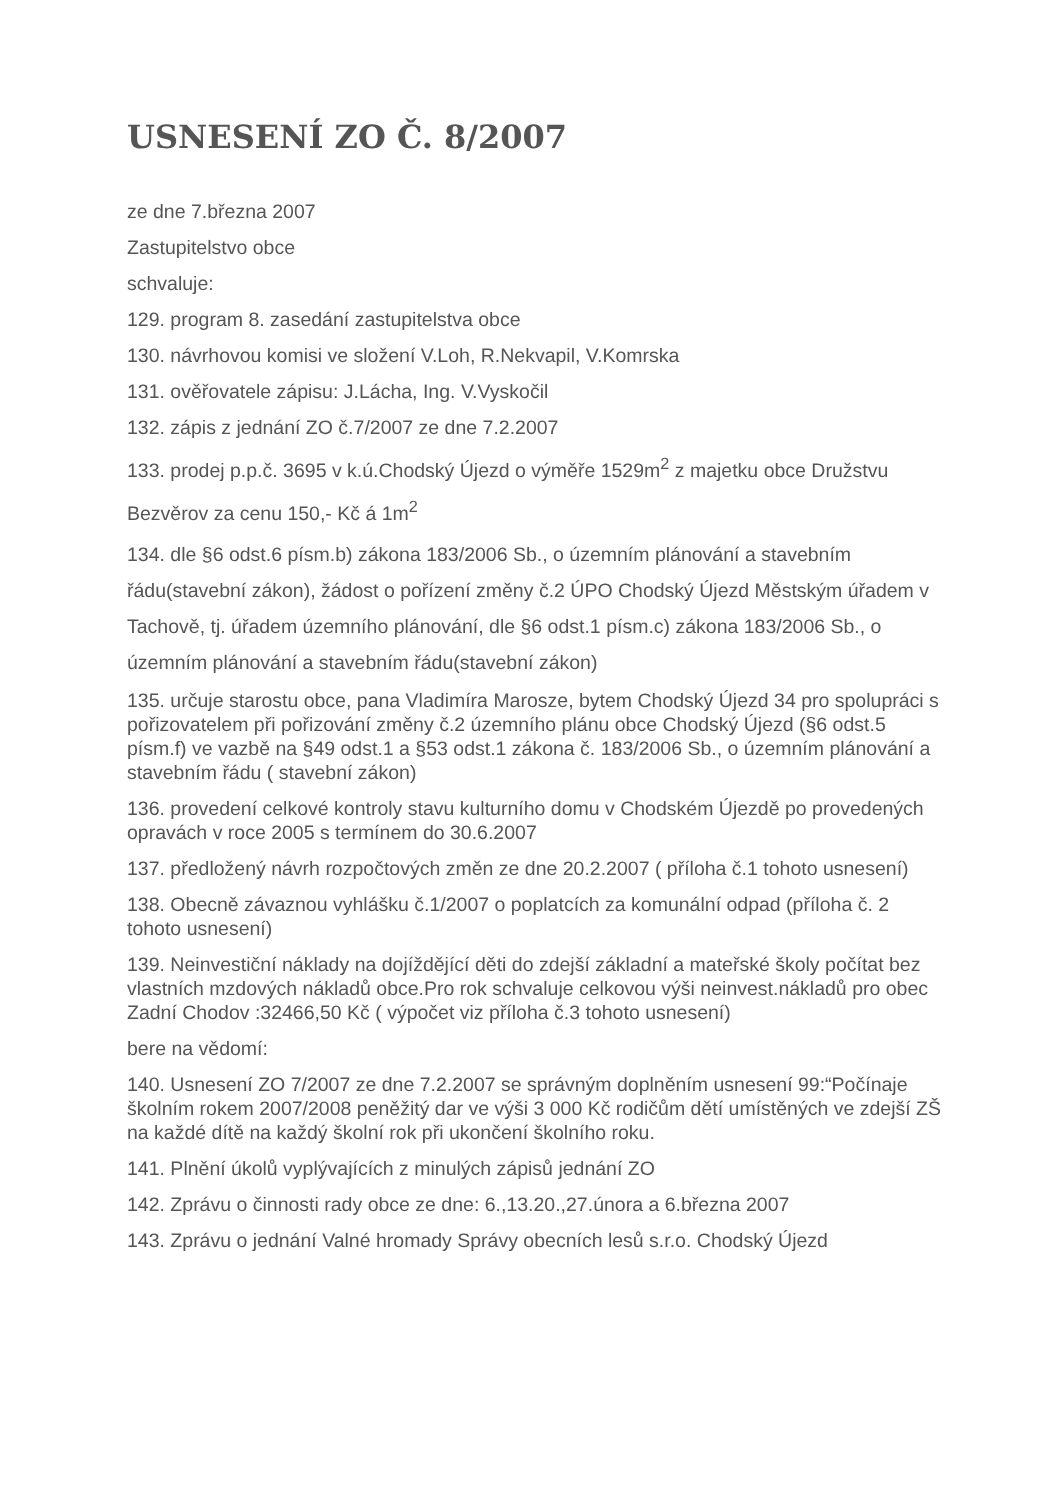USNESENÍ ZO Č. 8/2007
ze dne 7.března 2007
Zastupitelstvo obce
schvaluje:
129. program 8. zasedání zastupitelstva obce
130. návrhovou komisi ve složení V.Loh, R.Nekvapil, V.Komrska
131. ověřovatele zápisu: J.Lácha, Ing. V.Vyskočil
132. zápis z jednání ZO č.7/2007 ze dne 7.2.2007
133. prodej p.p.č. 3695 v k.ú.Chodský Újezd o výměře 1529m<sup>2</sup> z majetku obce Družstvu
Bezvěrov za cenu 150,- Kč á 1m<sup>2</sup>
134. dle §6 odst.6 písm.b) zákona 183/2006 Sb., o územním plánování a stavebním řádu(stavební zákon), žádost o pořízení změny č.2 ÚPO Chodský Újezd Městským úřadem v Tachově, tj. úřadem územního plánování, dle §6 odst.1 písm.c) zákona 183/2006 Sb., o územním plánování a stavebním řádu(stavební zákon)
135. určuje starostu obce, pana Vladimíra Marosze, bytem Chodský Újezd 34 pro spolupráci s pořizovatelem při pořizování změny č.2 územního plánu obce Chodský Újezd (§6 odst.5 písm.f) ve vazbě na §49 odst.1 a §53 odst.1 zákona č. 183/2006 Sb., o územním plánování a stavebním řádu ( stavební zákon)
136. provedení celkové kontroly stavu kulturního domu v Chodském Újezdě po provedených opravách v roce 2005 s termínem do 30.6.2007
137. předložený návrh rozpočtových změn ze dne 20.2.2007 ( příloha č.1 tohoto usnesení)
138. Obecně závaznou vyhlášku č.1/2007 o poplatcích za komunální odpad (příloha č. 2 tohoto usnesení)
139. Neinvestiční náklady na dojíždějící děti do zdejší základní a mateřské školy počítat bez vlastních mzdových nákladů obce.Pro rok schvaluje celkovou výši neinvest.nákladů pro obec Zadní Chodov :32466,50 Kč ( výpočet viz příloha č.3 tohoto usnesení)
bere na vědomí:
140. Usnesení ZO 7/2007 ze dne 7.2.2007 se správným doplněním usnesení 99:“Počínaje školním rokem 2007/2008 peněžitý dar ve výši 3 000 Kč rodičům dětí umístěných ve zdejší ZŠ na každé dítě na každý školní rok při ukončení školního roku.
141. Plnění úkolů vyplývajících z minulých zápisů jednání ZO
142. Zprávu o činnosti rady obce ze dne: 6.,13.20.,27.února a 6.března 2007
143. Zprávu o jednání Valné hromady Správy obecních lesů s.r.o. Chodský Újezd